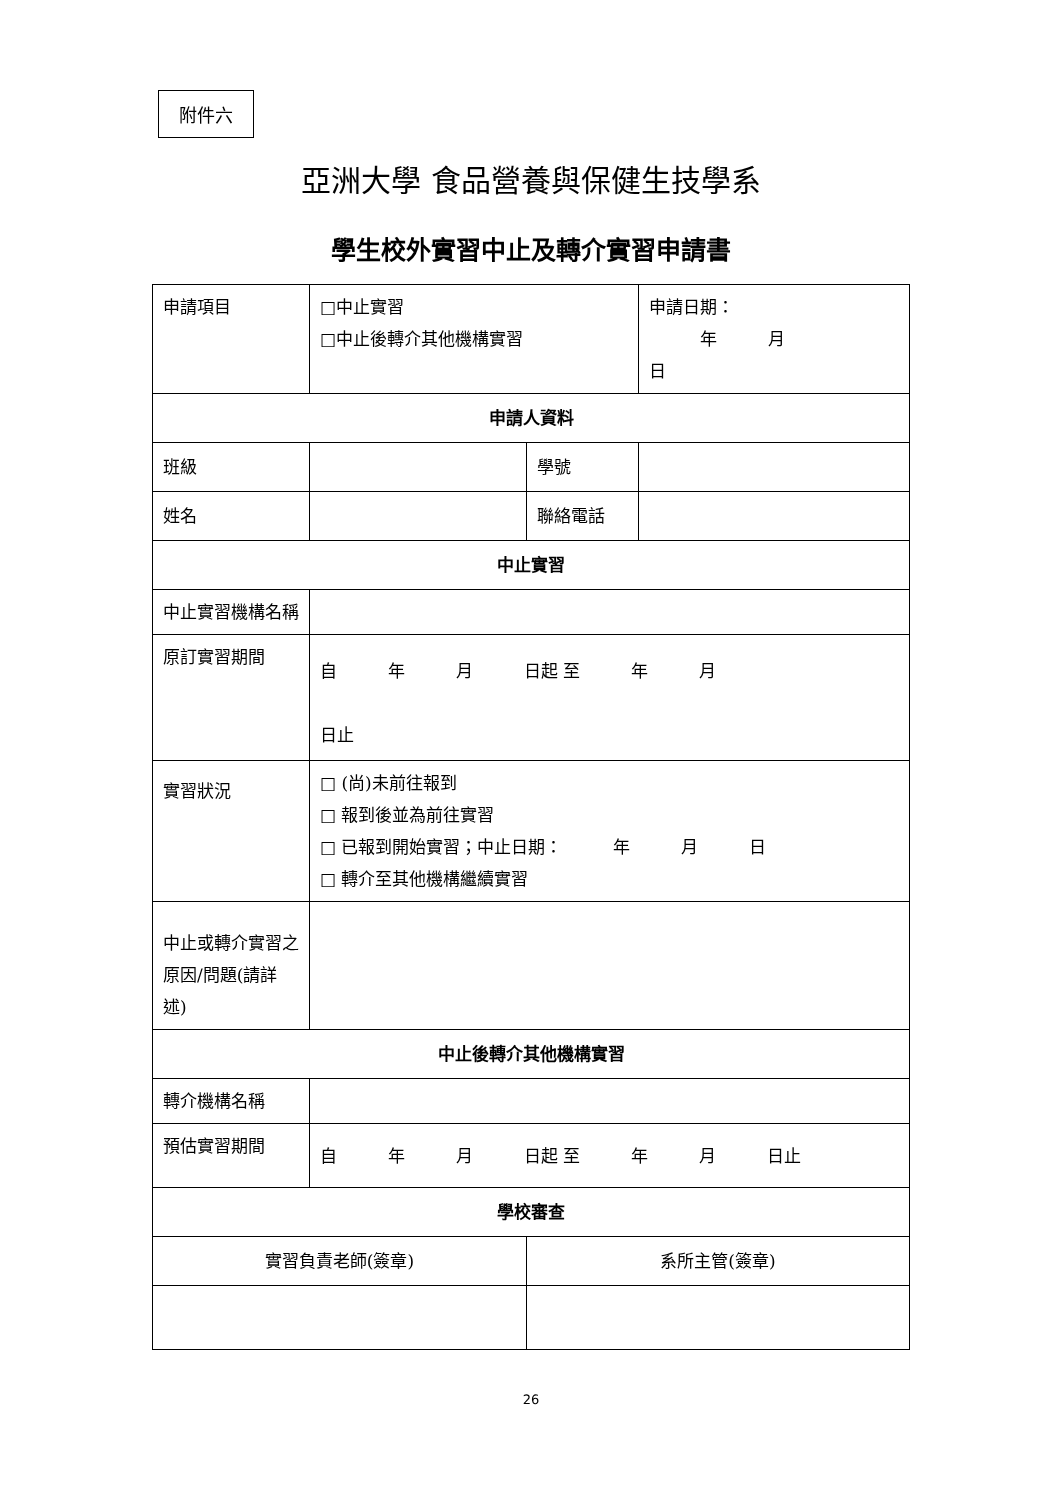附件六
亞洲大學 食品營養與保健生技學系
學生校外實習中止及轉介實習申請書
| 申請項目 | □中止實習 □中止後轉介其他機構實習 | | 申請日期： 年 月 日 |
| 申請人資料 | | | |
| 班級 | | 學號 | |
| 姓名 | | 聯絡電話 | |
| 中止實習 | | | |
| 中止實習機構名稱 | | | |
| 原訂實習期間 | 自 年 月 日起 至 年 月 日止 | | |
| 實習狀況 | □ (尚)未前往報到 □ 報到後並為前往實習 □ 已報到開始實習；中止日期： 年 月 日 □ 轉介至其他機構繼續實習 | | |
| 中止或轉介實習之原因/問題(請詳述) | | | |
| 中止後轉介其他機構實習 | | | |
| 轉介機構名稱 | | | |
| 預估實習期間 | 自 年 月 日起 至 年 月 日止 | | |
| 學校審查 | | | |
| 實習負責老師(簽章) | | 系所主管(簽章) | |
26